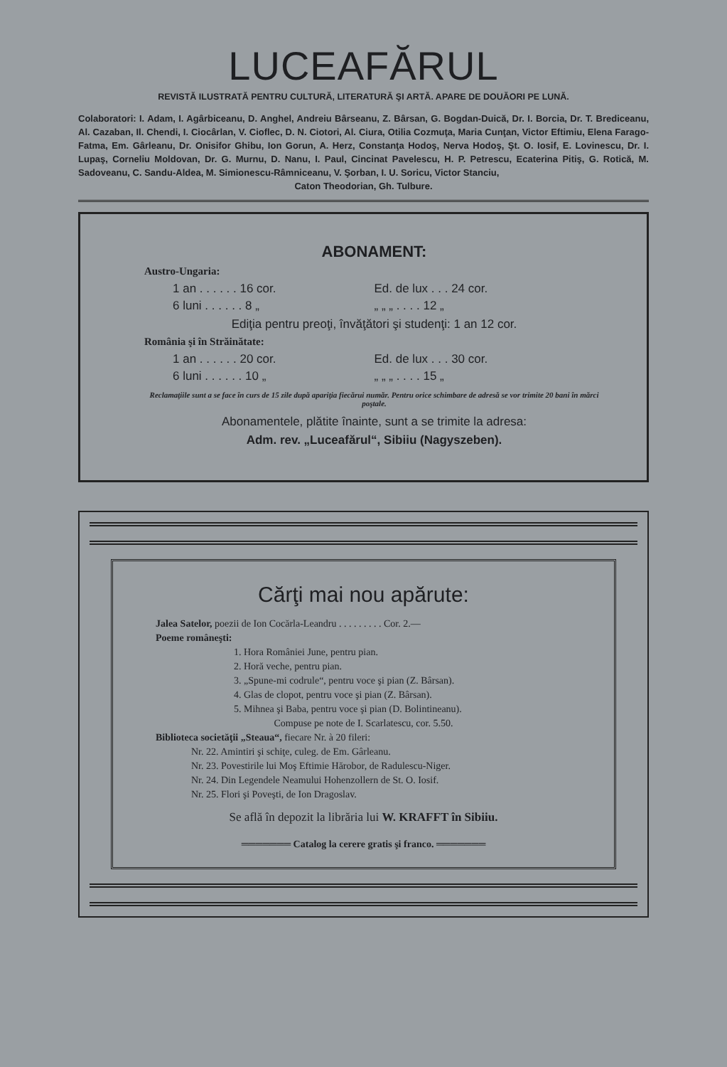LUCEAFĂRUL
REVISTĂ ILUSTRATĂ PENTRU CULTURĂ, LITERATURĂ ŞI ARTĂ. APARE DE DOUĂORI PE LUNĂ.
Colaboratori: I. Adam, I. Agârbiceanu, D. Anghel, Andreiu Bârseanu, Z. Bârsan, G. Bogdan-Duică, Dr. I. Borcia, Dr. T. Brediceanu, Al. Cazaban, Il. Chendi, I. Ciocârlan, V. Cioflec, D. N. Ciotori, Al. Ciura, Otilia Cozmuţa, Maria Cunţan, Victor Eftimiu, Elena Farago-Fatma, Em. Gârleanu, Dr. Onisifor Ghibu, Ion Gorun, A. Herz, Constanţa Hodoş, Nerva Hodoş, Şt. O. Iosif, E. Lovinescu, Dr. I. Lupaş, Corneliu Moldovan, Dr. G. Murnu, D. Nanu, I. Paul, Cincinat Pavelescu, H. P. Petrescu, Ecaterina Pitiş, G. Rotică, M. Sadoveanu, C. Sandu-Aldea, M. Simionescu-Râmniceanu, V. Şorban, I. U. Soricu, Victor Stanciu,
Caton Theodorian, Gh. Tulbure.
ABONAMENT:
Austro-Ungaria:
1 an . . . . . . 16 cor. Ed. de lux . . . 24 cor.
6 luni . . . . . . 8 „ „ „ „ . . . . 12 „
Ediţia pentru preoţi, învăţători şi studenţi: 1 an 12 cor.
România şi în Străinătate:
1 an . . . . . . 20 cor. Ed. de lux . . . 30 cor.
6 luni . . . . . . 10 „ „ „ „ . . . . 15 „
Reclamaţiile sunt a se face în curs de 15 zile după apariţia fiecărui număr. Pentru orice schimbare de adresă se vor trimite 20 bani în mărci poştale.
Abonamentele, plătite înainte, sunt a se trimite la adresa:
Adm. rev. „Luceafărul“, Sibiiu (Nagyszeben).
Cărţi mai nou apărute:
Jalea Satelor, poezii de Ion Cocărla-Leandru . . . . . . . . . Cor. 2.—
Poeme româneşti:
1. Hora României June, pentru pian.
2. Horă veche, pentru pian.
3. „Spune-mi codrule“, pentru voce şi pian (Z. Bârsan).
4. Glas de clopot, pentru voce şi pian (Z. Bârsan).
5. Mihnea şi Baba, pentru voce şi pian (D. Bolintineanu).
Compuse pe note de I. Scarlatescu, cor. 5.50.
Biblioteca societăţii „Steaua“, fiecare Nr. à 20 fileri:
Nr. 22. Amintiri şi schiţe, culeg. de Em. Gârleanu.
Nr. 23. Povestirile lui Moş Eftimie Hărobor, de Radulescu-Niger.
Nr. 24. Din Legendele Neamului Hohenzollern de St. O. Iosif.
Nr. 25. Flori şi Poveşti, de Ion Dragoslav.
Se află în depozit la librăria lui W. KRAFFT în Sibiiu.
═══════ Catalog la cerere gratis şi franco. ═══════